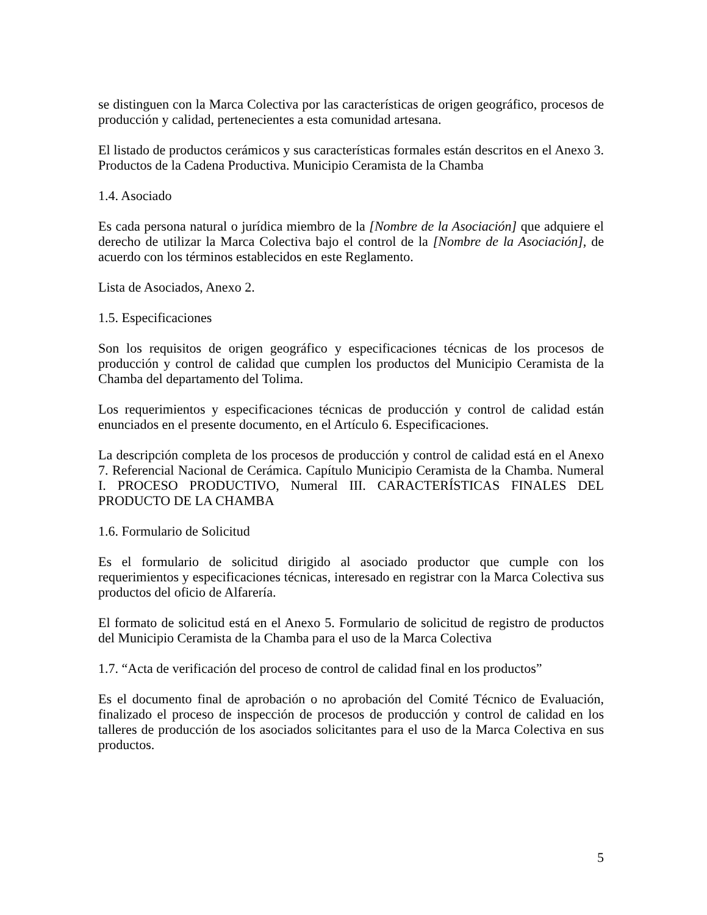se distinguen con la Marca Colectiva por las características de origen geográfico, procesos de producción y calidad, pertenecientes a esta comunidad artesana.
El listado de productos cerámicos y sus características formales están descritos en el Anexo 3. Productos de la Cadena Productiva. Municipio Ceramista de la Chamba
1.4. Asociado
Es cada persona natural o jurídica miembro de la [Nombre de la Asociación] que adquiere el derecho de utilizar la Marca Colectiva bajo el control de la [Nombre de la Asociación], de acuerdo con los términos establecidos en este Reglamento.
Lista de Asociados, Anexo 2.
1.5. Especificaciones
Son los requisitos de origen geográfico y especificaciones técnicas de los procesos de producción y control de calidad que cumplen los productos del Municipio Ceramista de la Chamba del departamento del Tolima.
Los requerimientos y especificaciones técnicas de producción y control de calidad están enunciados en el presente documento, en el Artículo 6. Especificaciones.
La descripción completa de los procesos de producción y control de calidad está en el Anexo 7. Referencial Nacional de Cerámica. Capítulo Municipio Ceramista de la Chamba. Numeral I. PROCESO PRODUCTIVO, Numeral III. CARACTERÍSTICAS FINALES DEL PRODUCTO DE LA CHAMBA
1.6. Formulario de Solicitud
Es el formulario de solicitud dirigido al asociado productor que cumple con los requerimientos y especificaciones técnicas, interesado en registrar con la Marca Colectiva sus productos del oficio de Alfarería.
El formato de solicitud está en el Anexo 5. Formulario de solicitud de registro de productos del Municipio Ceramista de la Chamba para el uso de la Marca Colectiva
1.7. “Acta de verificación del proceso de control de calidad final en los productos”
Es el documento final de aprobación o no aprobación del Comité Técnico de Evaluación, finalizado el proceso de inspección de procesos de producción y control de calidad en los talleres de producción de los asociados solicitantes para el uso de la Marca Colectiva en sus productos.
5